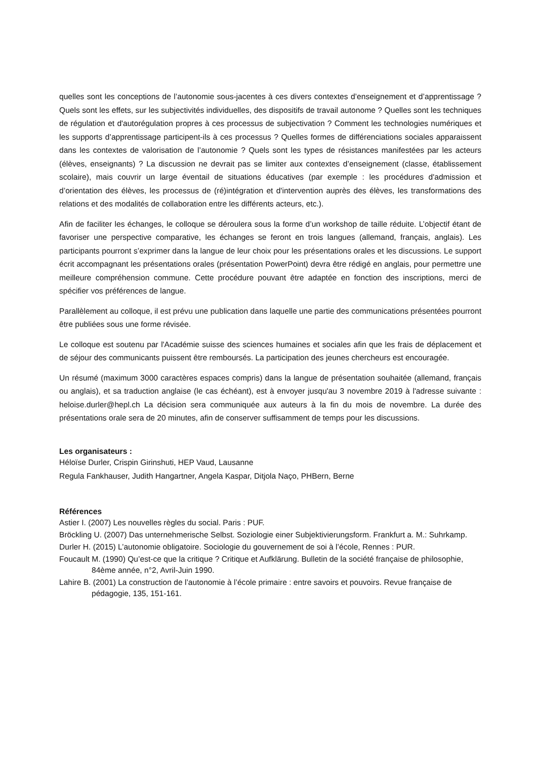quelles sont les conceptions de l’autonomie sous-jacentes à ces divers contextes d’enseignement et d’apprentissage ? Quels sont les effets, sur les subjectivités individuelles, des dispositifs de travail autonome ? Quelles sont les techniques de régulation et d'autorégulation propres à ces processus de subjectivation ? Comment les technologies numériques et les supports d’apprentissage participent-ils à ces processus ? Quelles formes de différenciations sociales apparaissent dans les contextes de valorisation de l’autonomie ? Quels sont les types de résistances manifestées par les acteurs (élèves, enseignants) ? La discussion ne devrait pas se limiter aux contextes d’enseignement (classe, établissement scolaire), mais couvrir un large éventail de situations éducatives (par exemple : les procédures d'admission et d’orientation des élèves, les processus de (ré)intégration et d'intervention auprès des élèves, les transformations des relations et des modalités de collaboration entre les différents acteurs, etc.).
Afin de faciliter les échanges, le colloque se déroulera sous la forme d’un workshop de taille réduite. L’objectif étant de favoriser une perspective comparative, les échanges se feront en trois langues (allemand, français, anglais). Les participants pourront s’exprimer dans la langue de leur choix pour les présentations orales et les discussions. Le support écrit accompagnant les présentations orales (présentation PowerPoint) devra être rédigé en anglais, pour permettre une meilleure compréhension commune. Cette procédure pouvant être adaptée en fonction des inscriptions, merci de spécifier vos préférences de langue.
Parallèlement au colloque, il est prévu une publication dans laquelle une partie des communications présentées pourront être publiées sous une forme révisée.
Le colloque est soutenu par l'Académie suisse des sciences humaines et sociales afin que les frais de déplacement et de séjour des communicants puissent être remboursés. La participation des jeunes chercheurs est encouragée.
Un résumé (maximum 3000 caractères espaces compris) dans la langue de présentation souhaitée (allemand, français ou anglais), et sa traduction anglaise (le cas échéant), est à envoyer jusqu'au 3 novembre 2019 à l'adresse suivante : heloise.durler@hepl.ch La décision sera communiquée aux auteurs à la fin du mois de novembre. La durée des présentations orale sera de 20 minutes, afin de conserver suffisamment de temps pour les discussions.
Les organisateurs :
Héloïse Durler, Crispin Girinshuti, HEP Vaud, Lausanne
Regula Fankhauser, Judith Hangartner, Angela Kaspar, Ditjola Naço, PHBern, Berne
Références
Astier I. (2007) Les nouvelles règles du social. Paris : PUF.
Bröckling U. (2007) Das unternehmerische Selbst. Soziologie einer Subjektivierungsform. Frankfurt a. M.: Suhrkamp.
Durler H. (2015) L’autonomie obligatoire. Sociologie du gouvernement de soi à l’école, Rennes : PUR.
Foucault M. (1990) Qu’est-ce que la critique ? Critique et Aufklärung. Bulletin de la société française de philosophie, 84ème année, n°2, Avril-Juin 1990.
Lahire B. (2001) La construction de l’autonomie à l’école primaire : entre savoirs et pouvoirs. Revue française de pédagogie, 135, 151-161.